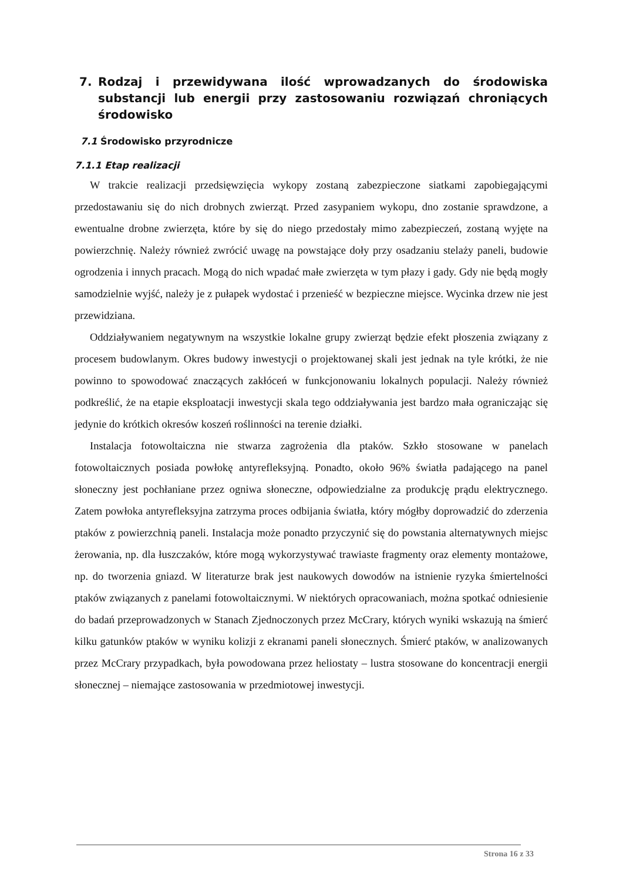7. Rodzaj i przewidywana ilość wprowadzanych do środowiska substancji lub energii przy zastosowaniu rozwiązań chroniących środowisko
7.1 Środowisko przyrodnicze
7.1.1 Etap realizacji
W trakcie realizacji przedsięwzięcia wykopy zostaną zabezpieczone siatkami zapobiegającymi przedostawaniu się do nich drobnych zwierząt. Przed zasypaniem wykopu, dno zostanie sprawdzone, a ewentualne drobne zwierzęta, które by się do niego przedostały mimo zabezpieczeń, zostaną wyjęte na powierzchnię. Należy również zwrócić uwagę na powstające doły przy osadzaniu stelaży paneli, budowie ogrodzenia i innych pracach. Mogą do nich wpadać małe zwierzęta w tym płazy i gady. Gdy nie będą mogły samodzielnie wyjść, należy je z pułapek wydostać i przenieść w bezpieczne miejsce. Wycinka drzew nie jest przewidziana.
Oddziaływaniem negatywnym na wszystkie lokalne grupy zwierząt będzie efekt płoszenia związany z procesem budowlanym. Okres budowy inwestycji o projektowanej skali jest jednak na tyle krótki, że nie powinno to spowodować znaczących zakłóceń w funkcjonowaniu lokalnych populacji. Należy również podkreślić, że na etapie eksploatacji inwestycji skala tego oddziaływania jest bardzo mała ograniczając się jedynie do krótkich okresów koszeń roślinności na terenie działki.
Instalacja fotowoltaiczna nie stwarza zagrożenia dla ptaków. Szkło stosowane w panelach fotowoltaicznych posiada powłokę antyrefleksyjną. Ponadto, około 96% światła padającego na panel słoneczny jest pochłaniane przez ogniwa słoneczne, odpowiedzialne za produkcję prądu elektrycznego. Zatem powłoka antyrefleksyjna zatrzyma proces odbijania światła, który mógłby doprowadzić do zderzenia ptaków z powierzchnią paneli. Instalacja może ponadto przyczynić się do powstania alternatywnych miejsc żerowania, np. dla łuszczaków, które mogą wykorzystywać trawiaste fragmenty oraz elementy montażowe, np. do tworzenia gniazd. W literaturze brak jest naukowych dowodów na istnienie ryzyka śmiertelności ptaków związanych z panelami fotowoltaicznymi. W niektórych opracowaniach, można spotkać odniesienie do badań przeprowadzonych w Stanach Zjednoczonych przez McCrary, których wyniki wskazują na śmierć kilku gatunków ptaków w wyniku kolizji z ekranami paneli słonecznych. Śmierć ptaków, w analizowanych przez McCrary przypadkach, była powodowana przez heliostaty – lustra stosowane do koncentracji energii słonecznej – niemające zastosowania w przedmiotowej inwestycji.
Strona 16 z 33